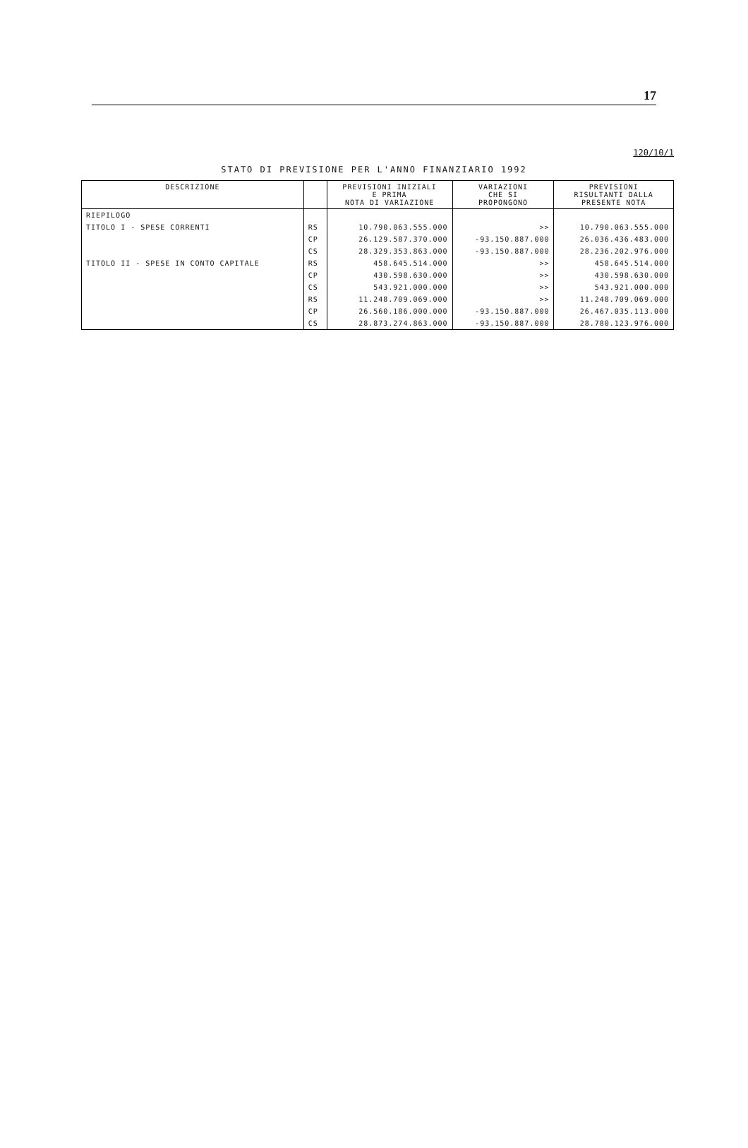17
120/10/1
STATO DI PREVISIONE PER L'ANNO FINANZIARIO 1992
| DESCRIZIONE | | PREVISIONI INIZIALI E PRIMA NOTA DI VARIAZIONE | VARIAZIONI CHE SI PROPONGONO | PREVISIONI RISULTANTI DALLA PRESENTE NOTA |
| --- | --- | --- | --- | --- |
| RIEPILOGO | | | | |
| TITOLO I - SPESE CORRENTI | RS | 10.790.063.555.000 | >> | 10.790.063.555.000 |
| | CP | 26.129.587.370.000 | -93.150.887.000 | 26.036.436.483.000 |
| | CS | 28.329.353.863.000 | -93.150.887.000 | 28.236.202.976.000 |
| TITOLO II - SPESE IN CONTO CAPITALE | RS | 458.645.514.000 | >> | 458.645.514.000 |
| | CP | 430.598.630.000 | >> | 430.598.630.000 |
| | CS | 543.921.000.000 | >> | 543.921.000.000 |
| | RS | 11.248.709.069.000 | >> | 11.248.709.069.000 |
| | CP | 26.560.186.000.000 | -93.150.887.000 | 26.467.035.113.000 |
| | CS | 28.873.274.863.000 | -93.150.887.000 | 28.780.123.976.000 |